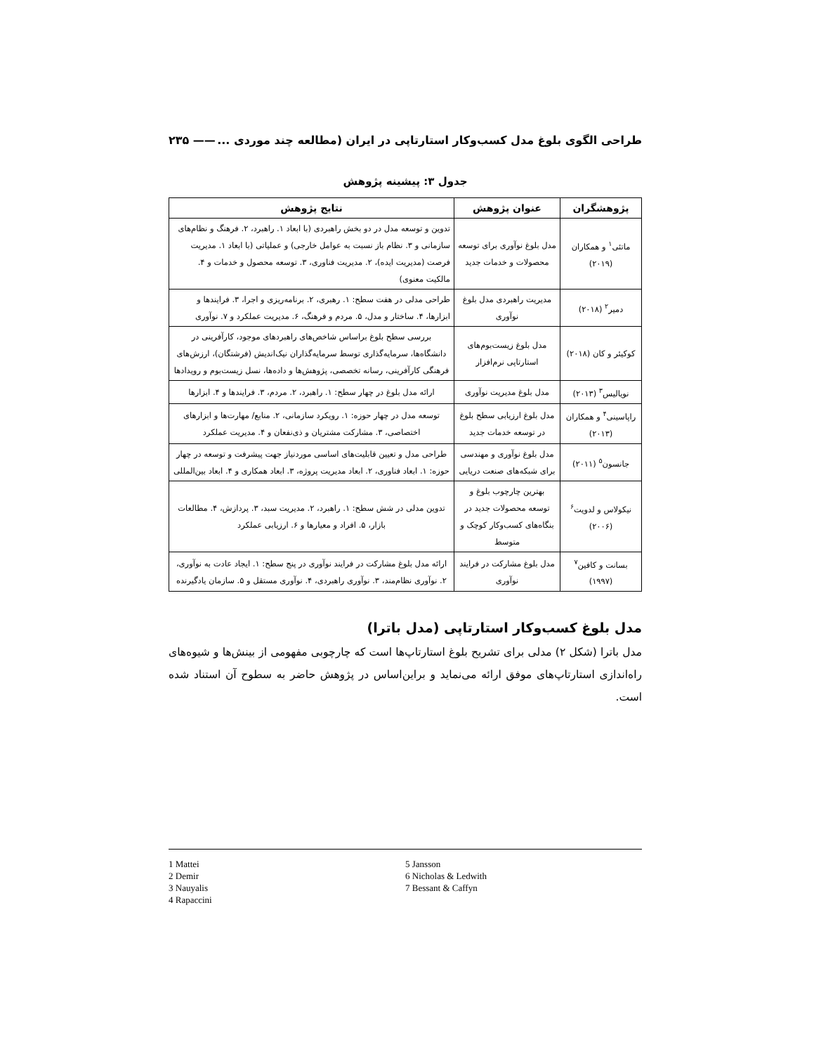طراحی الگوی بلوغ مدل کسب‌وکار استارتاپی در ایران (مطالعه چند موردی ... —— ۲۳۵
جدول ۳: پیشینه پژوهش
| پژوهشگران | عنوان پژوهش | نتایج پژوهش |
| --- | --- | --- |
| ماتئی<sup>۱</sup> و همکاران (۲۰۱۹) | مدل بلوغ نوآوری برای توسعه محصولات و خدمات جدید | تدوین و توسعه مدل در دو بخش راهبردی (با ابعاد ۱. راهبرد، ۲. فرهنگ و نظام‌های سازمانی و ۳. نظام باز نسبت به عوامل خارجی) و عملیاتی (با ابعاد ۱. مدیریت فرصت (مدیریت ایده)، ۲. مدیریت فناوری، ۳. توسعه محصول و خدمات و ۴. مالکیت معنوی) |
| دمیر<sup>۲</sup> (۲۰۱۸) | مدیریت راهبردی مدل بلوغ نوآوری | طراحی مدلی در هفت سطح: ۱. رهبری، ۲. برنامه‌ریزی و اجرا، ۳. فرایندها و ابزارها، ۴. ساختار و مدل، ۵. مردم و فرهنگ، ۶. مدیریت عملکرد و ۷. نوآوری |
| کوکیئر و کان (۲۰۱۸) | مدل بلوغ زیست‌بوم‌های استارتاپی نرم‌افزار | بررسی سطح بلوغ براساس شاخص‌های راهبردهای موجود، کارآفرینی در دانشگاه‌ها، سرمایه‌گذاری توسط سرمایه‌گذاران نیک‌اندیش (فرشتگان)، ارزش‌های فرهنگی کارآفرینی، رسانه تخصصی، پژوهش‌ها و داده‌ها، نسل زیست‌بوم و رویدادها |
| نویالیس<sup>۳</sup> (۲۰۱۳) | مدل بلوغ مدیریت نوآوری | ارائه مدل بلوغ در چهار سطح: ۱. راهبرد، ۲. مردم، ۳. فرایندها و ۴. ابزارها |
| راپاسینی<sup>۴</sup> و همکاران (۲۰۱۳) | مدل بلوغ ارزیابی سطح بلوغ در توسعه خدمات جدید | توسعه مدل در چهار حوزه: ۱. رویکرد سازمانی، ۲. منابع/ مهارت‌ها و ابزارهای اختصاصی، ۳. مشارکت مشتریان و ذی‌نفعان و ۴. مدیریت عملکرد |
| جانسون<sup>۵</sup> (۲۰۱۱) | مدل بلوغ نوآوری و مهندسی برای شبکه‌های صنعت دریایی | طراحی مدل و تعیین قابلیت‌های اساسی موردنیاز جهت پیشرفت و توسعه در چهار حوزه: ۱. ابعاد فناوری، ۲. ابعاد مدیریت پروژه، ۳. ابعاد همکاری و ۴. ابعاد بین‌المللی |
| نیکولاس و لدویت<sup>۶</sup> (۲۰۰۶) | بهترین چارچوب بلوغ و توسعه محصولات جدید در بنگاه‌های کسب‌وکار کوچک و متوسط | تدوین مدلی در شش سطح: ۱. راهبرد، ۲. مدیریت سبد، ۳. پردازش، ۴. مطالعات بازار، ۵. افراد و معیارها و ۶. ارزیابی عملکرد |
| بسانت و کافین<sup>۷</sup> (۱۹۹۷) | مدل بلوغ مشارکت در فرایند نوآوری | ارائه مدل بلوغ مشارکت در فرایند نوآوری در پنج سطح: ۱. ایجاد عادت به نوآوری، ۲. نوآوری نظام‌مند، ۳. نوآوری راهبردی، ۴. نوآوری مستقل و ۵. سازمان یادگیرنده |
مدل بلوغ کسب‌وکار استارتاپی (مدل باترا)
مدل باترا (شکل ۲) مدلی برای تشریح بلوغ استارتاپ‌ها است که چارچوبی مفهومی از بینش‌ها و شیوه‌های راه‌اندازی استارتاپ‌های موفق ارائه می‌نماید و براین‌اساس در پژوهش حاضر به سطوح آن استناد شده است.
1 Mattei
2 Demir
3 Nauyalis
4 Rapaccini
5 Jansson
6 Nicholas & Ledwith
7 Bessant & Caffyn